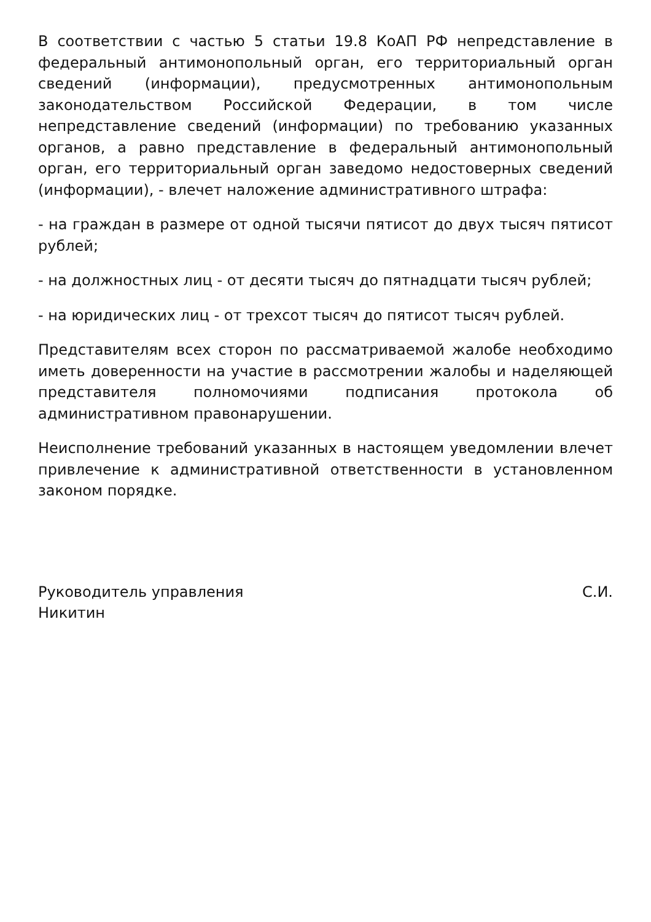В соответствии с частью 5 статьи 19.8 КоАП РФ непредставление в федеральный антимонопольный орган, его территориальный орган сведений (информации), предусмотренных антимонопольным законодательством Российской Федерации, в том числе непредставление сведений (информации) по требованию указанных органов, а равно представление в федеральный антимонопольный орган, его территориальный орган заведомо недостоверных сведений (информации), - влечет наложение административного штрафа:
- на граждан в размере от одной тысячи пятисот до двух тысяч пятисот рублей;
- на должностных лиц - от десяти тысяч до пятнадцати тысяч рублей;
- на юридических лиц - от трехсот тысяч до пятисот тысяч рублей.
Представителям всех сторон по рассматриваемой жалобе необходимо иметь доверенности на участие в рассмотрении жалобы и наделяющей представителя полномочиями подписания протокола об административном правонарушении.
Неисполнение требований указанных в настоящем уведомлении влечет привлечение к административной ответственности в установленном законом порядке.
Руководитель управления С.И.
Никитин